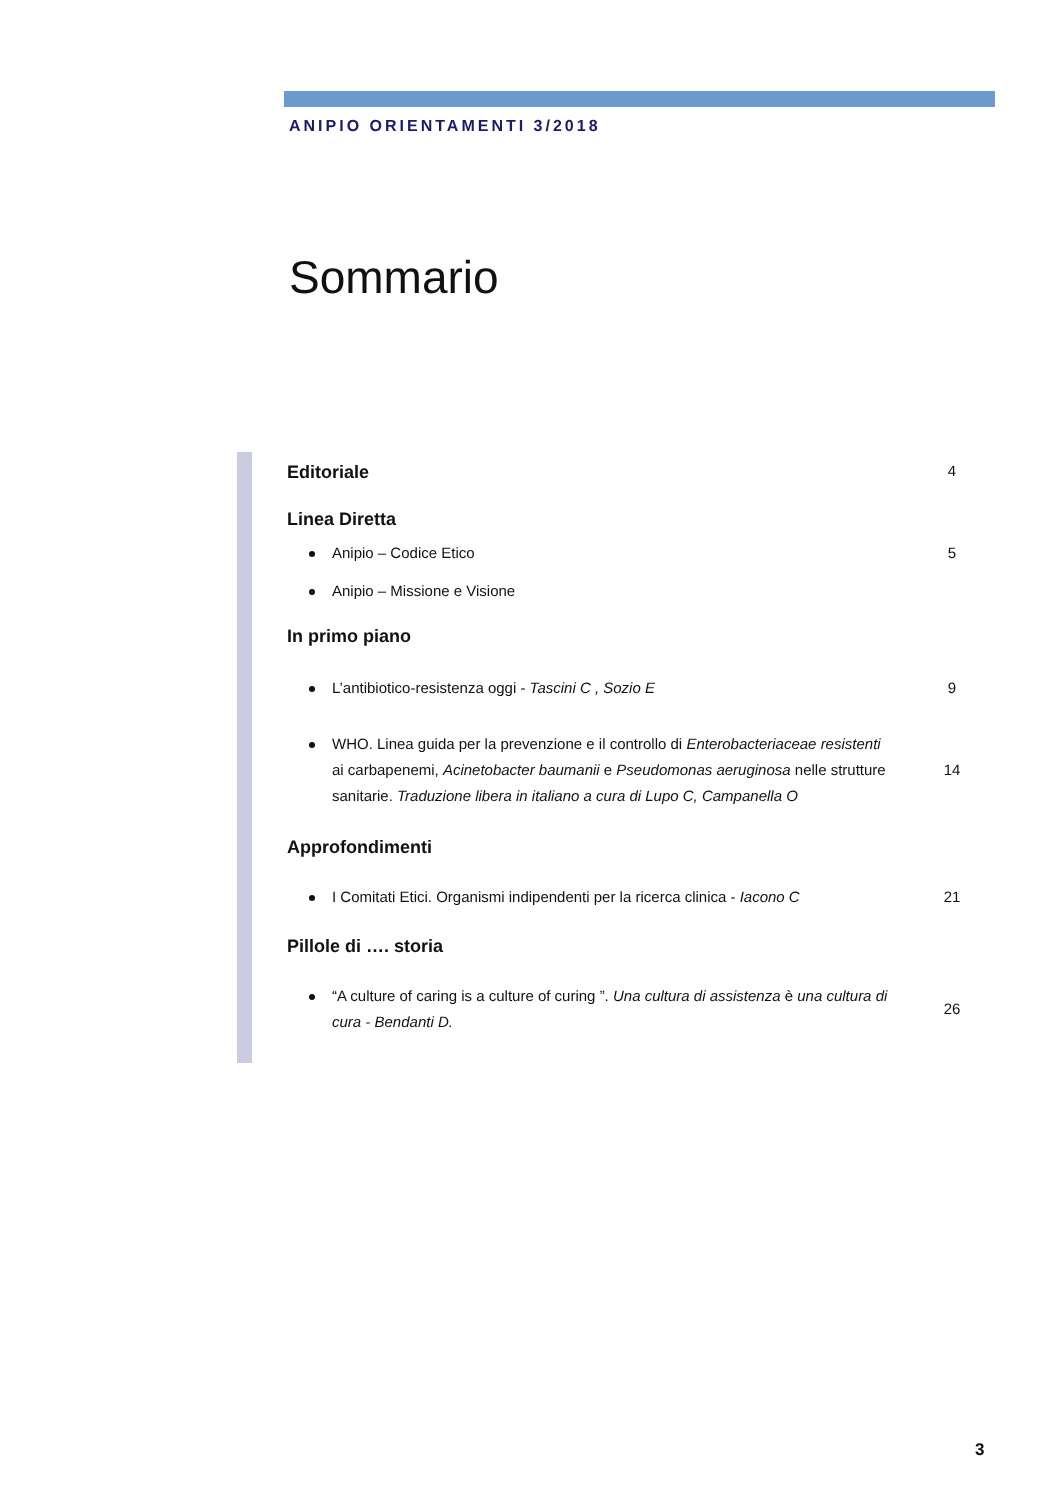ANIPIO ORIENTAMENTI 3/2018
Sommario
Editoriale 4
Linea Diretta
Anipio – Codice Etico 5
Anipio – Missione e Visione
In primo piano
L’antibiotico-resistenza oggi - Tascini C , Sozio E 9
WHO. Linea guida per la prevenzione e il controllo di Enterobacteriaceae resistenti ai carbapenemi, Acinetobacter baumanii e Pseudomonas aeruginosa nelle strutture sanitarie. Traduzione libera in italiano a cura di Lupo C, Campanella O 14
Approfondimenti
I Comitati Etici. Organismi indipendenti per la ricerca clinica - Iacono C 21
Pillole di …. storia
“A culture of caring is a culture of curing ”. Una cultura di assistenza è una cultura di cura - Bendanti D. 26
3